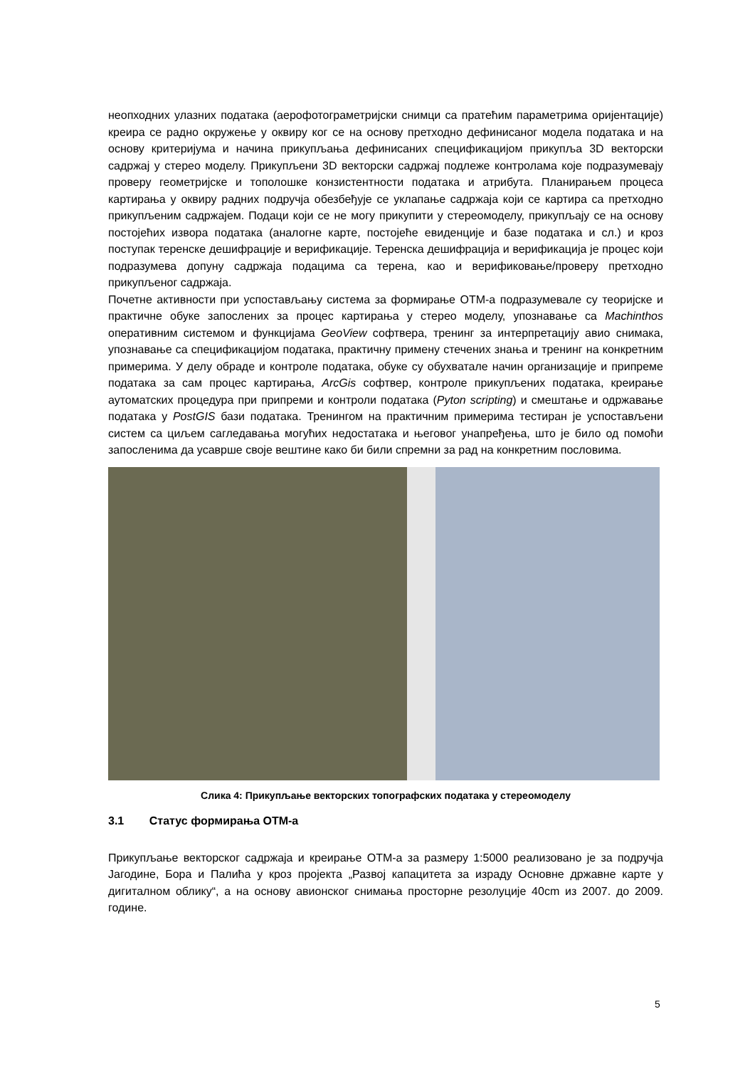неопходних улазних података (аерофотограметријски снимци са пратећим параметрима оријентације) креира се радно окружење у оквиру ког се на основу претходно дефинисаног модела података и на основу критеријума и начина прикупљања дефинисаних спецификацијом прикупља 3D векторски садржај у стерео моделу. Прикупљени 3D векторски садржај подлеже контролама које подразумевају проверу геометријске и тополошке конзистентности података и атрибута. Планирањем процеса картирања у оквиру радних подручја обезбеђује се уклапање садржаја који се картира са претходно прикупљеним садржајем. Подаци који се не могу прикупити у стереомоделу, прикупљају се на основу постојећих извора података (аналогне карте, постојеће евиденције и базе података и сл.) и кроз поступак теренске дешифрације и верификације. Теренска дешифрација и верификација је процес који подразумева допуну садржаја подацима са терена, као и верификовање/проверу претходно прикупљеног садржаја.
Почетне активности при успостављању система за формирање ОТМ-а подразумевале су теоријске и практичне обуке запослених за процес картирања у стерео моделу, упознавање са Machinthos оперативним системом и функцијама GeoView софтвера, тренинг за интерпретацију авио снимака, упознавање са спецификацијом података, практичну примену стечених знања и тренинг на конкретним примерима. У делу обраде и контроле података, обуке су обухватале начин организације и припреме података за сам процес картирања, ArcGis софтвер, контроле прикупљених података, креирање аутоматских процедура при припреми и контроли података (Pyton scripting) и смештање и одржавање података у PostGIS бази података. Тренингом на практичним примерима тестиран је успостављени систем са циљем сагледавања могућих недостатака и његовог унапређења, што је било од помоћи запосленима да усаврше своје вештине како би били спремни за рад на конкретним пословима.
Слика 4: Прикупљање векторских топографских података у стереомоделу
3.1 Статус формирања ОТМ-а
Прикупљање векторског садржаја и креирање ОТМ-а за размеру 1:5000 реализовано је за подручја Јагодине, Бора и Палића у кроз пројекта „Развој капацитета за израду Основне државне карте у дигиталном облику“, а на основу авионског снимања просторне резолуције 40cm из 2007. до 2009. године.
5